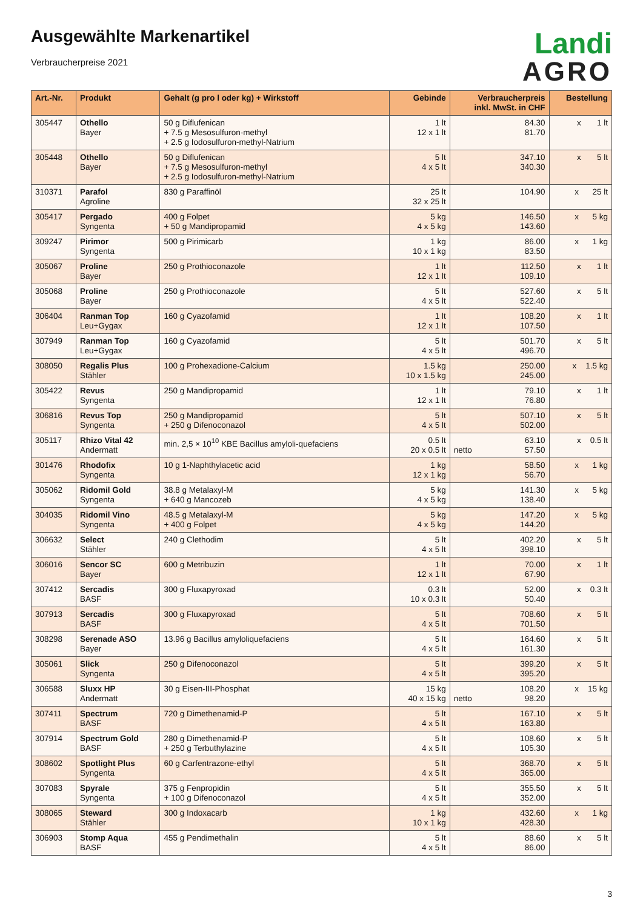Ausgewählte Markenartikel
Verbraucherpreise 2021
Landi
AGRO
| Art.-Nr. | Produkt | Gehalt (g pro l oder kg) + Wirkstoff | Gebinde | Verbraucherpreis inkl. MwSt. in CHF | Bestellung |
| --- | --- | --- | --- | --- | --- |
| 305447 | Othello Bayer | 50 g Diflufenican + 7.5 g Mesosulfuron-methyl + 2.5 g Iodosulfuron-methyl-Natrium | 1 lt 12 x 1 lt | 84.30 81.70 | x 1 lt |
| 305448 | Othello Bayer | 50 g Diflufenican + 7.5 g Mesosulfuron-methyl + 2.5 g Iodosulfuron-methyl-Natrium | 5 lt 4 x 5 lt | 347.10 340.30 | x 5 lt |
| 310371 | Parafol Agroline | 830 g Paraffinöl | 25 lt 32 x 25 lt | 104.90 | x 25 lt |
| 305417 | Pergado Syngenta | 400 g Folpet + 50 g Mandipropamid | 5 kg 4 x 5 kg | 146.50 143.60 | x 5 kg |
| 309247 | Pirimor Syngenta | 500 g Pirimicarb | 1 kg 10 x 1 kg | 86.00 83.50 | x 1 kg |
| 305067 | Proline Bayer | 250 g Prothioconazole | 1 lt 12 x 1 lt | 112.50 109.10 | x 1 lt |
| 305068 | Proline Bayer | 250 g Prothioconazole | 5 lt 4 x 5 lt | 527.60 522.40 | x 5 lt |
| 306404 | Ranman Top Leu+Gygax | 160 g Cyazofamid | 1 lt 12 x 1 lt | 108.20 107.50 | x 1 lt |
| 307949 | Ranman Top Leu+Gygax | 160 g Cyazofamid | 5 lt 4 x 5 lt | 501.70 496.70 | x 5 lt |
| 308050 | Regalis Plus Stähler | 100 g Prohexadione-Calcium | 1.5 kg 10 x 1.5 kg | 250.00 245.00 | x 1.5 kg |
| 305422 | Revus Syngenta | 250 g Mandipropamid | 1 lt 12 x 1 lt | 79.10 76.80 | x 1 lt |
| 306816 | Revus Top Syngenta | 250 g Mandipropamid + 250 g Difenoconazol | 5 lt 4 x 5 lt | 507.10 502.00 | x 5 lt |
| 305117 | Rhizo Vital 42 Andermatt | min. 2,5 × 10<sup>10</sup> KBE Bacillus amyloli-quefaciens | 0.5 lt 20 x 0.5 lt | 63.10 netto 57.50 | x 0.5 lt |
| 301476 | Rhodofix Syngenta | 10 g 1-Naphthylacetic acid | 1 kg 12 x 1 kg | 58.50 56.70 | x 1 kg |
| 305062 | Ridomil Gold Syngenta | 38.8 g Metalaxyl-M + 640 g Mancozeb | 5 kg 4 x 5 kg | 141.30 138.40 | x 5 kg |
| 304035 | Ridomil Vino Syngenta | 48.5 g Metalaxyl-M + 400 g Folpet | 5 kg 4 x 5 kg | 147.20 144.20 | x 5 kg |
| 306632 | Select Stähler | 240 g Clethodim | 5 lt 4 x 5 lt | 402.20 398.10 | x 5 lt |
| 306016 | Sencor SC Bayer | 600 g Metribuzin | 1 lt 12 x 1 lt | 70.00 67.90 | x 1 lt |
| 307412 | Sercadis BASF | 300 g Fluxapyroxad | 0.3 lt 10 x 0.3 lt | 52.00 50.40 | x 0.3 lt |
| 307913 | Sercadis BASF | 300 g Fluxapyroxad | 5 lt 4 x 5 lt | 708.60 701.50 | x 5 lt |
| 308298 | Serenade ASO Bayer | 13.96 g Bacillus amyloliquefaciens | 5 lt 4 x 5 lt | 164.60 161.30 | x 5 lt |
| 305061 | Slick Syngenta | 250 g Difenoconazol | 5 lt 4 x 5 lt | 399.20 395.20 | x 5 lt |
| 306588 | Sluxx HP Andermatt | 30 g Eisen-III-Phosphat | 15 kg 40 x 15 kg | 108.20 netto 98.20 | x 15 kg |
| 307411 | Spectrum BASF | 720 g Dimethenamid-P | 5 lt 4 x 5 lt | 167.10 163.80 | x 5 lt |
| 307914 | Spectrum Gold BASF | 280 g Dimethenamid-P + 250 g Terbuthylazine | 5 lt 4 x 5 lt | 108.60 105.30 | x 5 lt |
| 308602 | Spotlight Plus Syngenta | 60 g Carfentrazone-ethyl | 5 lt 4 x 5 lt | 368.70 365.00 | x 5 lt |
| 307083 | Spyrale Syngenta | 375 g Fenpropidin + 100 g Difenoconazol | 5 lt 4 x 5 lt | 355.50 352.00 | x 5 lt |
| 308065 | Steward Stähler | 300 g Indoxacarb | 1 kg 10 x 1 kg | 432.60 428.30 | x 1 kg |
| 306903 | Stomp Aqua BASF | 455 g Pendimethalin | 5 lt 4 x 5 lt | 88.60 86.00 | x 5 lt |
3